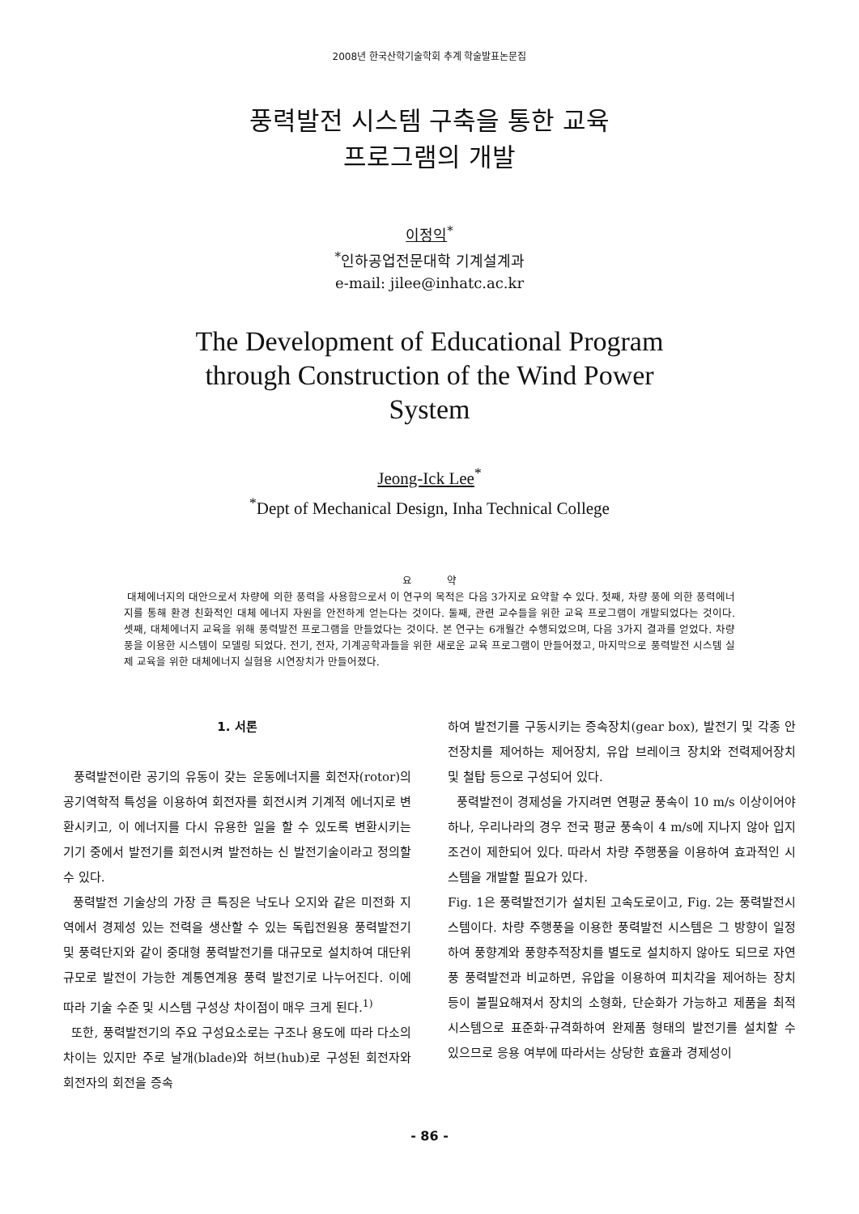2008년 한국산학기술학회 추계 학술발표논문집
풍력발전 시스템 구축을 통한 교육
프로그램의 개발
이정익<sup>*</sup>
<sup>*</sup> 인하공업전문대학 기계설계과
e-mail: jilee@inhatc.ac.kr
The Development of Educational Program
through Construction of the Wind Power
System
Jeong-Ick Lee<sup>*</sup>
<sup>*</sup> Dept of Mechanical Design, Inha Technical College
요 약
대체에너지의 대안으로서 차량에 의한 풍력을 사용함으로서 이 연구의 목적은 다음 3가지로 요약할 수 있다. 첫째, 차량 풍에 의한 풍력에너지를 통해 환경 친화적인 대체 에너지 자원을 안전하게 얻는다는 것이다. 둘째, 관련 교수들을 위한 교육 프로그램이 개발되었다는 것이다. 셋째, 대체에너지 교육을 위해 풍력발전 프로그램을 만들었다는 것이다. 본 연구는 6개월간 수행되었으며, 다음 3가지 결과를 얻었다. 차량 풍을 이용한 시스템이 모델링 되었다. 전기, 전자, 기계공학과들을 위한 새로운 교육 프로그램이 만들어졌고, 마지막으로 풍력발전 시스템 실제 교육을 위한 대체에너지 실험용 시연장치가 만들어졌다.
1. 서론
풍력발전이란 공기의 유동이 갖는 운동에너지를 회전자(rotor)의 공기역학적 특성을 이용하여 회전자를 회전시켜 기계적 에너지로 변환시키고, 이 에너지를 다시 유용한 일을 할 수 있도록 변환시키는 기기 중에서 발전기를 회전시켜 발전하는 신 발전기술이라고 정의할 수 있다.
풍력발전 기술상의 가장 큰 특징은 낙도나 오지와 같은 미전화 지역에서 경제성 있는 전력을 생산할 수 있는 독립전원용 풍력발전기 및 풍력단지와 같이 중대형 풍력발전기를 대규모로 설치하여 대단위 규모로 발전이 가능한 계통연계용 풍력 발전기로 나누어진다. 이에 따라 기술 수준 및 시스템 구성상 차이점이 매우 크게 된다.<sup>1)</sup>
또한, 풍력발전기의 주요 구성요소로는 구조나 용도에 따라 다소의 차이는 있지만 주로 날개(blade)와 허브(hub)로 구성된 회전자와 회전자의 회전을 증속
하여 발전기를 구동시키는 증속장치(gear box), 발전기 및 각종 안전장치를 제어하는 제어장치, 유압 브레이크 장치와 전력제어장치 및 철탑 등으로 구성되어 있다.
풍력발전이 경제성을 가지려면 연평균 풍속이 10 m/s 이상이어야 하나, 우리나라의 경우 전국 평균 풍속이 4 m/s에 지나지 않아 입지 조건이 제한되어 있다. 따라서 차량 주행풍을 이용하여 효과적인 시스템을 개발할 필요가 있다.
Fig. 1은 풍력발전기가 설치된 고속도로이고, Fig. 2는 풍력발전시스템이다. 차량 주행풍을 이용한 풍력발전 시스템은 그 방향이 일정하여 풍향계와 풍향추적장치를 별도로 설치하지 않아도 되므로 자연풍 풍력발전과 비교하면, 유압을 이용하여 피치각을 제어하는 장치 등이 불필요해져서 장치의 소형화, 단순화가 가능하고 제품을 최적 시스템으로 표준화·규격화하여 완제품 형태의 발전기를 설치할 수 있으므로 응용 여부에 따라서는 상당한 효율과 경제성이
- 86 -